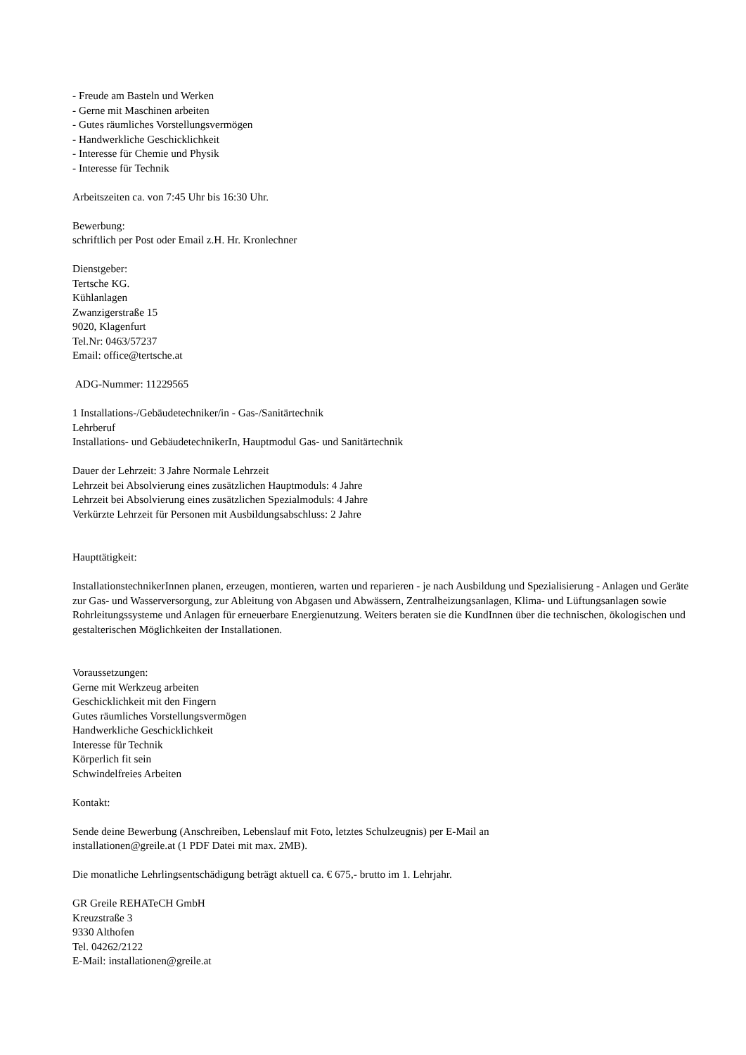- Freude am Basteln und Werken
- Gerne mit Maschinen arbeiten
- Gutes räumliches Vorstellungsvermögen
- Handwerkliche Geschicklichkeit
- Interesse für Chemie und Physik
- Interesse für Technik
Arbeitszeiten ca. von 7:45 Uhr bis 16:30 Uhr.
Bewerbung:
schriftlich per Post oder Email z.H. Hr. Kronlechner
Dienstgeber:
Tertsche KG.
Kühlanlagen
Zwanzigerstraße 15
9020, Klagenfurt
Tel.Nr: 0463/57237
Email: office@tertsche.at
ADG-Nummer: 11229565
1 Installations-/Gebäudetechniker/in - Gas-/Sanitärtechnik
Lehrberuf
Installations- und GebäudetechnikerIn, Hauptmodul Gas- und Sanitärtechnik
Dauer der Lehrzeit: 3 Jahre Normale Lehrzeit
Lehrzeit bei Absolvierung eines zusätzlichen Hauptmoduls: 4 Jahre
Lehrzeit bei Absolvierung eines zusätzlichen Spezialmoduls: 4 Jahre
Verkürzte Lehrzeit für Personen mit Ausbildungsabschluss: 2 Jahre
Haupttätigkeit:
InstallationstechnikerInnen planen, erzeugen, montieren, warten und reparieren - je nach Ausbildung und Spezialisierung - Anlagen und Geräte zur Gas- und Wasserversorgung, zur Ableitung von Abgasen und Abwässern, Zentralheizungsanlagen, Klima- und Lüftungsanlagen sowie Rohrleitungssysteme und Anlagen für erneuerbare Energienutzung. Weiters beraten sie die KundInnen über die technischen, ökologischen und gestalterischen Möglichkeiten der Installationen.
Voraussetzungen:
Gerne mit Werkzeug arbeiten
Geschicklichkeit mit den Fingern
Gutes räumliches Vorstellungsvermögen
Handwerkliche Geschicklichkeit
Interesse für Technik
Körperlich fit sein
Schwindelfreies Arbeiten
Kontakt:
Sende deine Bewerbung (Anschreiben, Lebenslauf mit Foto, letztes Schulzeugnis) per E-Mail an
installationen@greile.at (1 PDF Datei mit max. 2MB).
Die monatliche Lehrlingsentschädigung beträgt aktuell ca. € 675,- brutto im 1. Lehrjahr.
GR Greile REHATeCH GmbH
Kreuzstraße 3
9330 Althofen
Tel. 04262/2122
E-Mail: installationen@greile.at